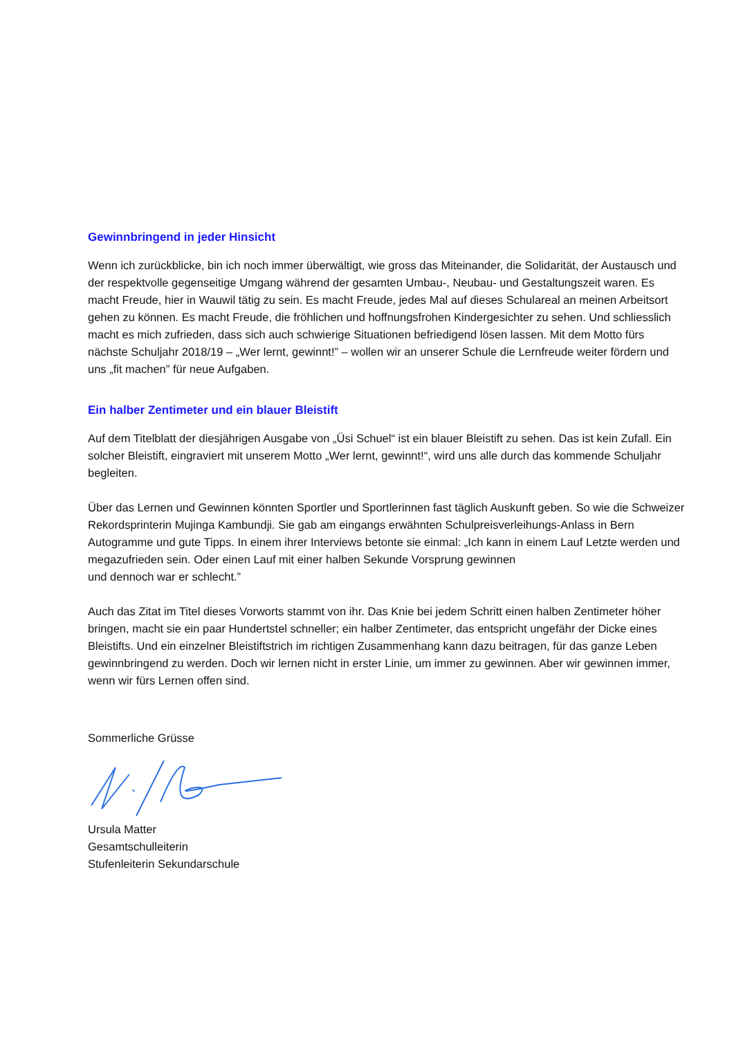Gewinnbringend in jeder Hinsicht
Wenn ich zurückblicke, bin ich noch immer überwältigt, wie gross das Miteinander, die Solidarität, der Austausch und der respektvolle gegenseitige Umgang während der gesamten Umbau-, Neubau- und Gestaltungszeit waren. Es macht Freude, hier in Wauwil tätig zu sein. Es macht Freude, jedes Mal auf dieses Schulareal an meinen Arbeitsort gehen zu können. Es macht Freude, die fröhlichen und hoffnungsfrohen Kindergesichter zu sehen. Und schliesslich macht es mich zufrieden, dass sich auch schwierige Situationen befriedigend lösen lassen. Mit dem Motto fürs nächste Schuljahr 2018/19 – „Wer lernt, gewinnt!” – wollen wir an unserer Schule die Lernfreude weiter fördern und uns „fit machen” für neue Aufgaben.
Ein halber Zentimeter und ein blauer Bleistift
Auf dem Titelblatt der diesjährigen Ausgabe von „Üsi Schuel“ ist ein blauer Bleistift zu sehen. Das ist kein Zufall. Ein solcher Bleistift, eingraviert mit unserem Motto „Wer lernt, gewinnt!“, wird uns alle durch das kommende Schuljahr begleiten.
Über das Lernen und Gewinnen könnten Sportler und Sportlerinnen fast täglich Auskunft geben. So wie die Schweizer Rekordsprinterin Mujinga Kambundji. Sie gab am eingangs erwähnten Schulpreisverleihungs-Anlass in Bern Autogramme und gute Tipps. In einem ihrer Interviews betonte sie einmal: „Ich kann in einem Lauf Letzte werden und megazufrieden sein. Oder einen Lauf mit einer halben Sekunde Vorsprung gewinnen
und dennoch war er schlecht.”
Auch das Zitat im Titel dieses Vorworts stammt von ihr. Das Knie bei jedem Schritt einen halben Zentimeter höher bringen, macht sie ein paar Hundertstel schneller; ein halber Zentimeter, das entspricht ungefähr der Dicke eines Bleistifts. Und ein einzelner Bleistiftstrich im richtigen Zusammenhang kann dazu beitragen, für das ganze Leben gewinnbringend zu werden. Doch wir lernen nicht in erster Linie, um immer zu gewinnen. Aber wir gewinnen immer, wenn wir fürs Lernen offen sind.
Sommerliche Grüsse
Ursula Matter
Gesamtschulleiterin
Stufenleiterin Sekundarschule